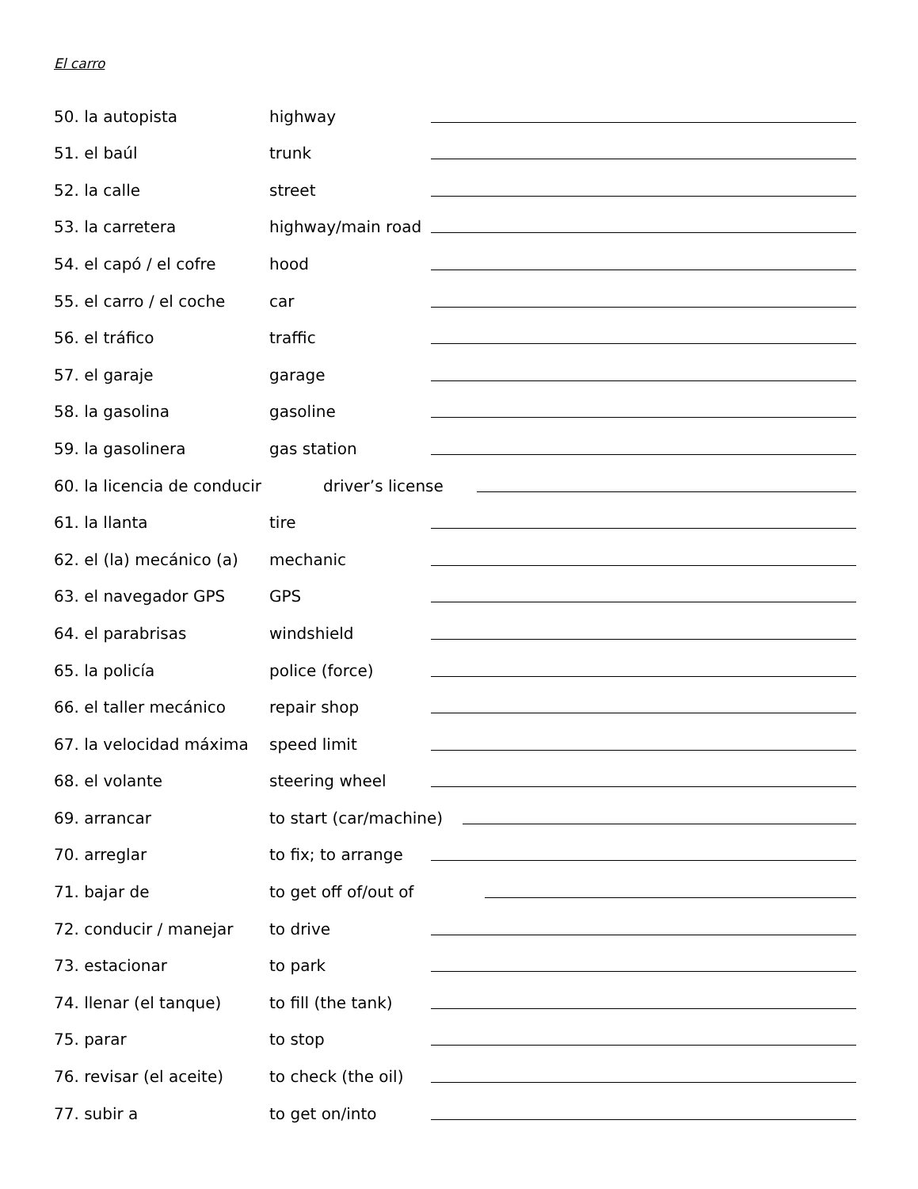El carro
50. la autopista highway
51. el baúl trunk
52. la calle street
53. la carretera highway/main road
54. el capó / el cofre hood
55. el carro / el coche car
56. el tráfico traffic
57. el garaje garage
58. la gasolina gasoline
59. la gasolinera gas station
60. la licencia de conducir driver’s license
61. la llanta tire
62. el (la) mecánico (a) mechanic
63. el navegador GPS GPS
64. el parabrisas windshield
65. la policía police (force)
66. el taller mecánico repair shop
67. la velocidad máxima speed limit
68. el volante steering wheel
69. arrancar to start (car/machine)
70. arreglar to fix; to arrange
71. bajar de to get off of/out of
72. conducir / manejar to drive
73. estacionar to park
74. llenar (el tanque) to fill (the tank)
75. parar to stop
76. revisar (el aceite) to check (the oil)
77. subir a to get on/into